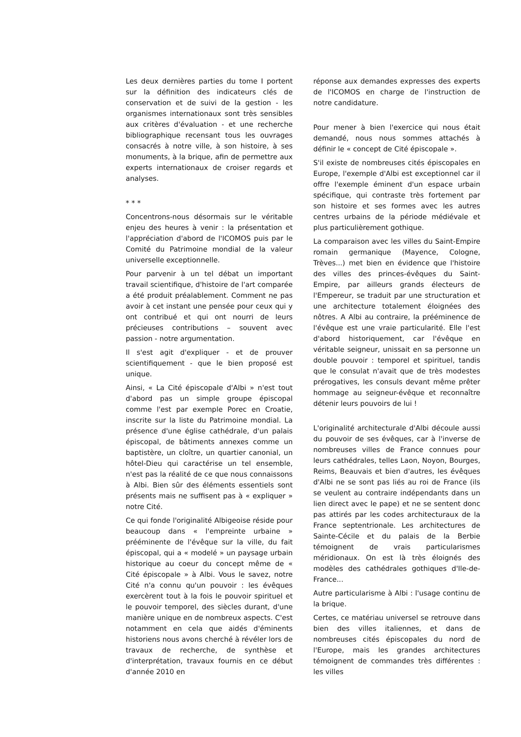Les deux dernières parties du tome I portent sur la définition des indicateurs clés de conservation et de suivi de la gestion - les organismes internationaux sont très sensibles aux critères d'évaluation - et une recherche bibliographique recensant tous les ouvrages consacrés à notre ville, à son histoire, à ses monuments, à la brique, afin de permettre aux experts internationaux de croiser regards et analyses.
* * *
Concentrons-nous désormais sur le véritable enjeu des heures à venir : la présentation et l'appréciation d'abord de l'ICOMOS puis par le Comité du Patrimoine mondial de la valeur universelle exceptionnelle.
Pour parvenir à un tel débat un important travail scientifique, d'histoire de l'art comparée a été produit préalablement. Comment ne pas avoir à cet instant une pensée pour ceux qui y ont contribué et qui ont nourri de leurs précieuses contributions – souvent avec passion - notre argumentation.
Il s'est agit d'expliquer - et de prouver scientifiquement - que le bien proposé est unique.
Ainsi, « La Cité épiscopale d'Albi » n'est tout d'abord pas un simple groupe épiscopal comme l'est par exemple Porec en Croatie, inscrite sur la liste du Patrimoine mondial. La présence d'une église cathédrale, d'un palais épiscopal, de bâtiments annexes comme un baptistère, un cloître, un quartier canonial, un hôtel-Dieu qui caractérise un tel ensemble, n'est pas la réalité de ce que nous connaissons à Albi. Bien sûr des éléments essentiels sont présents mais ne suffisent pas à « expliquer » notre Cité.
Ce qui fonde l'originalité Albigeoise réside pour beaucoup dans « l'empreinte urbaine » prééminente de l'évêque sur la ville, du fait épiscopal, qui a « modelé » un paysage urbain historique au coeur du concept même de « Cité épiscopale » à Albi. Vous le savez, notre Cité n'a connu qu'un pouvoir : les évêques exercèrent tout à la fois le pouvoir spirituel et le pouvoir temporel, des siècles durant, d'une manière unique en de nombreux aspects. C'est notamment en cela que aidés d'éminents historiens nous avons cherché à révéler lors de travaux de recherche, de synthèse et d'interprétation, travaux fournis en ce début d'année 2010 en
réponse aux demandes expresses des experts de l'ICOMOS en charge de l'instruction de notre candidature.
Pour mener à bien l'exercice qui nous était demandé, nous nous sommes attachés à définir le « concept de Cité épiscopale ».
S'il existe de nombreuses cités épiscopales en Europe, l'exemple d'Albi est exceptionnel car il offre l'exemple éminent d'un espace urbain spécifique, qui contraste très fortement par son histoire et ses formes avec les autres centres urbains de la période médiévale et plus particulièrement gothique.
La comparaison avec les villes du Saint-Empire romain germanique (Mayence, Cologne, Trèves...) met bien en évidence que l'histoire des villes des princes-évêques du Saint-Empire, par ailleurs grands électeurs de l'Empereur, se traduit par une structuration et une architecture totalement éloignées des nôtres. A Albi au contraire, la prééminence de l'évêque est une vraie particularité. Elle l'est d'abord historiquement, car l'évêque en véritable seigneur, unissait en sa personne un double pouvoir : temporel et spirituel, tandis que le consulat n'avait que de très modestes prérogatives, les consuls devant même prêter hommage au seigneur-évêque et reconnaître détenir leurs pouvoirs de lui !
L'originalité architecturale d'Albi découle aussi du pouvoir de ses évêques, car à l'inverse de nombreuses villes de France connues pour leurs cathédrales, telles Laon, Noyon, Bourges, Reims, Beauvais et bien d'autres, les évêques d'Albi ne se sont pas liés au roi de France (ils se veulent au contraire indépendants dans un lien direct avec le pape) et ne se sentent donc pas attirés par les codes architecturaux de la France septentrionale. Les architectures de Sainte-Cécile et du palais de la Berbie témoignent de vrais particularismes méridionaux. On est là très éloignés des modèles des cathédrales gothiques d'Ile-de-France...
Autre particularisme à Albi : l'usage continu de la brique.
Certes, ce matériau universel se retrouve dans bien des villes italiennes, et dans de nombreuses cités épiscopales du nord de l'Europe, mais les grandes architectures témoignent de commandes très différentes : les villes